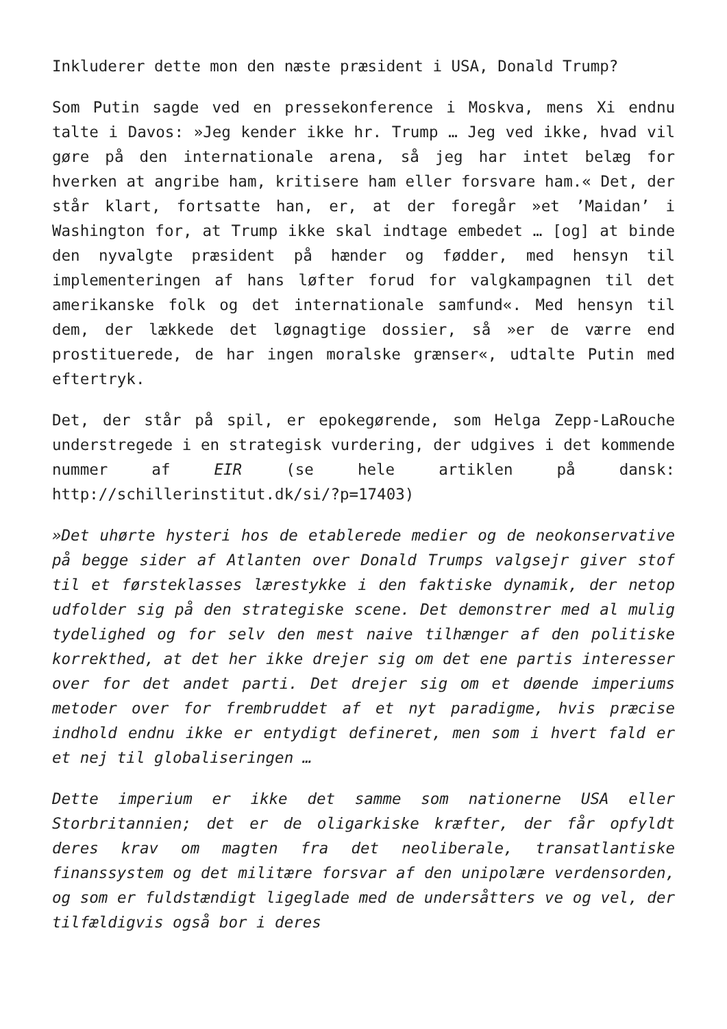Inkluderer dette mon den næste præsident i USA, Donald Trump?
Som Putin sagde ved en pressekonference i Moskva, mens Xi endnu talte i Davos: »Jeg kender ikke hr. Trump … Jeg ved ikke, hvad vil gøre på den internationale arena, så jeg har intet belæg for hverken at angribe ham, kritisere ham eller forsvare ham.« Det, der står klart, fortsatte han, er, at der foregår »et ’Maidan’ i Washington for, at Trump ikke skal indtage embedet … [og] at binde den nyvalgte præsident på hænder og fødder, med hensyn til implementeringen af hans løfter forud for valgkampagnen til det amerikanske folk og det internationale samfund«. Med hensyn til dem, der lækkede det løgnagtige dossier, så »er de værre end prostituerede, de har ingen moralske grænser«, udtalte Putin med eftertryk.
Det, der står på spil, er epokegørende, som Helga Zepp-LaRouche understregede i en strategisk vurdering, der udgives i det kommende nummer af EIR (se hele artiklen på dansk: http://schillerinstitut.dk/si/?p=17403)
»Det uhørte hysteri hos de etablerede medier og de neokonservative på begge sider af Atlanten over Donald Trumps valgsejr giver stof til et førsteklasses lærestykke i den faktiske dynamik, der netop udfolder sig på den strategiske scene. Det demonstrer med al mulig tydelighed og for selv den mest naive tilhænger af den politiske korrekthed, at det her ikke drejer sig om det ene partis interesser over for det andet parti. Det drejer sig om et døende imperiums metoder over for frembruddet af et nyt paradigme, hvis præcise indhold endnu ikke er entydigt defineret, men som i hvert fald er et nej til globaliseringen …
Dette imperium er ikke det samme som nationerne USA eller Storbritannien; det er de oligarkiske kræfter, der får opfyldt deres krav om magten fra det neoliberale, transatlantiske finanssystem og det militære forsvar af den unipolære verdensorden, og som er fuldstændigt ligeglade med de undersåtters ve og vel, der tilfældigvis også bor i deres